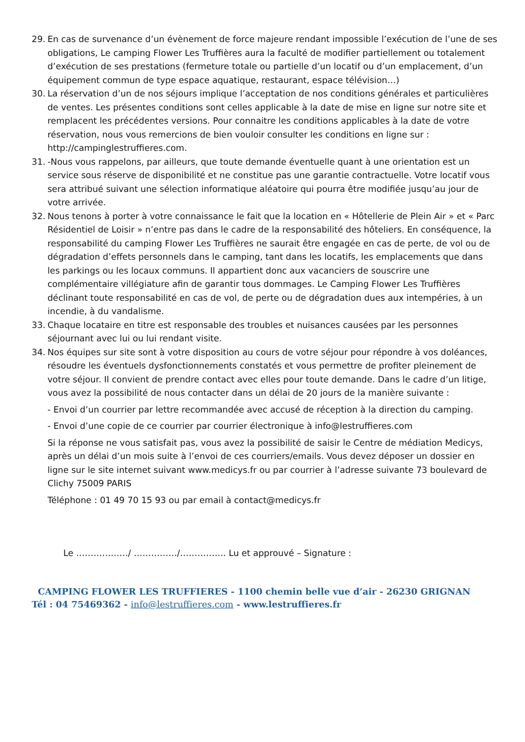29. En cas de survenance d’un évènement de force majeure rendant impossible l’exécution de l’une de ses obligations, Le camping Flower Les Truffières aura la faculté de modifier partiellement ou totalement d’exécution de ses prestations (fermeture totale ou partielle d’un locatif ou d’un emplacement, d’un équipement commun de type espace aquatique, restaurant, espace télévision…)
30. La réservation d’un de nos séjours implique l’acceptation de nos conditions générales et particulières de ventes. Les présentes conditions sont celles applicable à la date de mise en ligne sur notre site et remplacent les précédentes versions. Pour connaitre les conditions applicables à la date de votre réservation, nous vous remercions de bien vouloir consulter les conditions en ligne sur : http://campinglestruffieres.com.
31. -Nous vous rappelons, par ailleurs, que toute demande éventuelle quant à une orientation est un service sous réserve de disponibilité et ne constitue pas une garantie contractuelle. Votre locatif vous sera attribué suivant une sélection informatique aléatoire qui pourra être modifiée jusqu’au jour de votre arrivée.
32. Nous tenons à porter à votre connaissance le fait que la location en « Hôtellerie de Plein Air » et « Parc Résidentiel de Loisir » n’entre pas dans le cadre de la responsabilité des hôteliers. En conséquence, la responsabilité du camping Flower Les Truffières ne saurait être engagée en cas de perte, de vol ou de dégradation d’effets personnels dans le camping, tant dans les locatifs, les emplacements que dans les parkings ou les locaux communs. Il appartient donc aux vacanciers de souscrire une complémentaire villégiature afin de garantir tous dommages. Le Camping Flower Les Truffières déclinant toute responsabilité en cas de vol, de perte ou de dégradation dues aux intempéries, à un incendie, à du vandalisme.
33. Chaque locataire en titre est responsable des troubles et nuisances causées par les personnes séjournant avec lui ou lui rendant visite.
34. Nos équipes sur site sont à votre disposition au cours de votre séjour pour répondre à vos doléances, résoudre les éventuels dysfonctionnements constatés et vous permettre de profiter pleinement de votre séjour. Il convient de prendre contact avec elles pour toute demande. Dans le cadre d’un litige, vous avez la possibilité de nous contacter dans un délai de 20 jours de la manière suivante :
- Envoi d’un courrier par lettre recommandée avec accusé de réception à la direction du camping.
- Envoi d’une copie de ce courrier par courrier électronique à info@lestruffieres.com
Si la réponse ne vous satisfait pas, vous avez la possibilité de saisir le Centre de médiation Medicys, après un délai d’un mois suite à l’envoi de ces courriers/emails. Vous devez déposer un dossier en ligne sur le site internet suivant www.medicys.fr ou par courrier à l’adresse suivante 73 boulevard de Clichy 75009 PARIS
Téléphone : 01 49 70 15 93 ou par email à contact@medicys.fr
Le ………………/ ……………/……………. Lu et approuvé – Signature :
CAMPING FLOWER LES TRUFFIERES - 1100 chemin belle vue d’air - 26230 GRIGNAN
Tél : 04 75469362 - info@lestruffieres.com - www.lestruffieres.fr